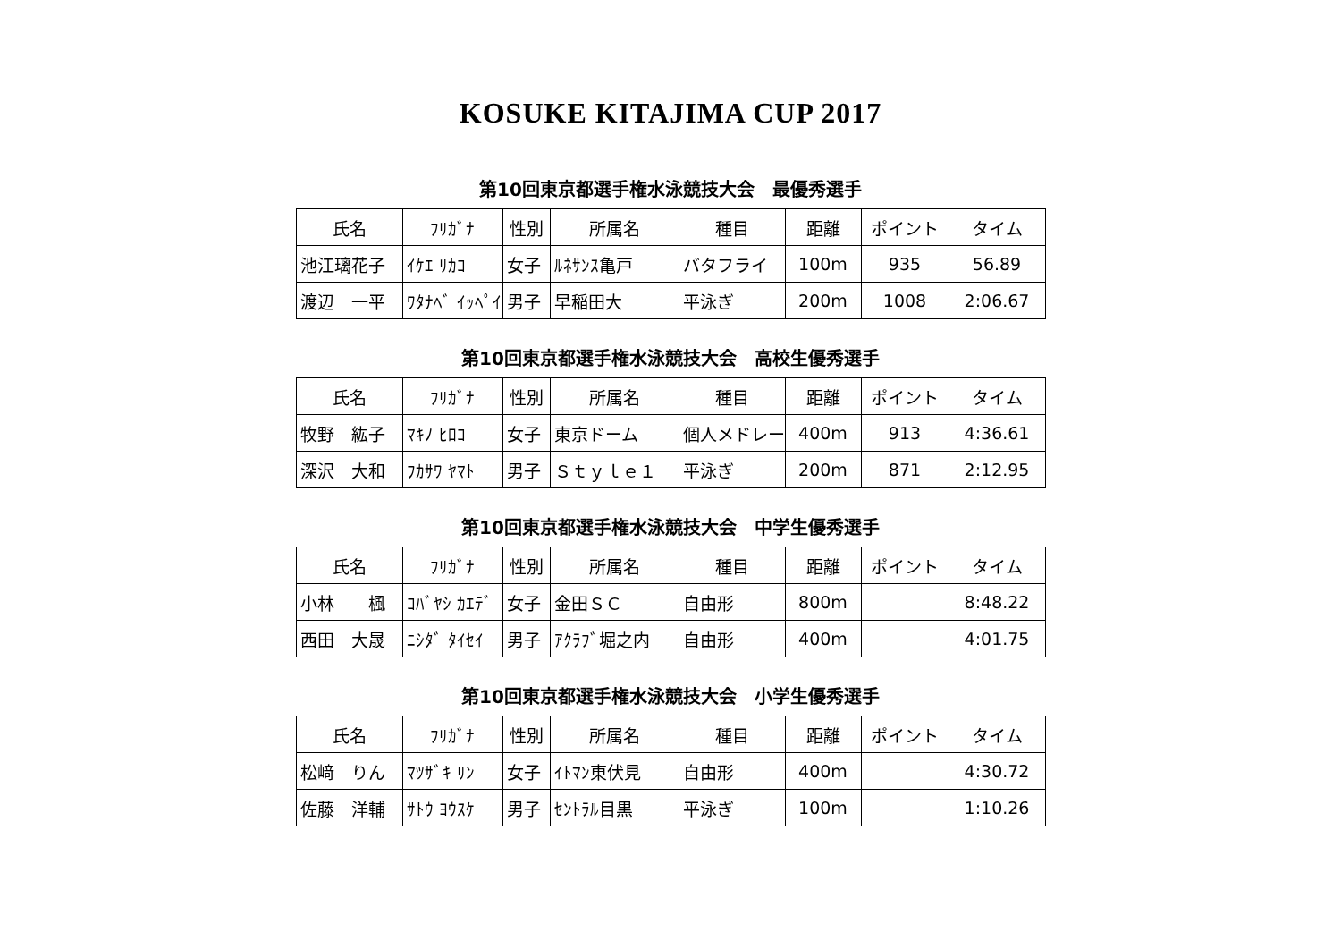KOSUKE KITAJIMA CUP 2017
第10回東京都選手権水泳競技大会　最優秀選手
| 氏名 | ﾌﾘｶﾞﾅ | 性別 | 所属名 | 種目 | 距離 | ポイント | タイム |
| --- | --- | --- | --- | --- | --- | --- | --- |
| 池江璃花子 | ｲｹｴ ﾘｶｺ | 女子 | ﾙﾈｻﾝｽ亀戸 | バタフライ | 100m | 935 | 56.89 |
| 渡辺 一平 | ﾜﾀﾅﾍﾞ ｲｯﾍﾟｲ | 男子 | 早稲田大 | 平泳ぎ | 200m | 1008 | 2:06.67 |
第10回東京都選手権水泳競技大会　高校生優秀選手
| 氏名 | ﾌﾘｶﾞﾅ | 性別 | 所属名 | 種目 | 距離 | ポイント | タイム |
| --- | --- | --- | --- | --- | --- | --- | --- |
| 牧野 紘子 | ﾏｷﾉ ﾋﾛｺ | 女子 | 東京ドーム | 個人メドレー | 400m | 913 | 4:36.61 |
| 深沢 大和 | ﾌｶｻﾜ ﾔﾏﾄ | 男子 | Ｓｔｙｌｅ１ | 平泳ぎ | 200m | 871 | 2:12.95 |
第10回東京都選手権水泳競技大会　中学生優秀選手
| 氏名 | ﾌﾘｶﾞﾅ | 性別 | 所属名 | 種目 | 距離 | ポイント | タイム |
| --- | --- | --- | --- | --- | --- | --- | --- |
| 小林 楓 | ｺﾊﾞﾔｼ ｶｴﾃﾞ | 女子 | 金田ＳＣ | 自由形 | 800m | | 8:48.22 |
| 西田 大晟 | ﾆｼﾀﾞ ﾀｲｾｲ | 男子 | ｱｸﾗﾌﾞ堀之内 | 自由形 | 400m | | 4:01.75 |
第10回東京都選手権水泳競技大会　小学生優秀選手
| 氏名 | ﾌﾘｶﾞﾅ | 性別 | 所属名 | 種目 | 距離 | ポイント | タイム |
| --- | --- | --- | --- | --- | --- | --- | --- |
| 松﨑 りん | ﾏﾂｻﾞｷ ﾘﾝ | 女子 | ｲﾄﾏﾝ東伏見 | 自由形 | 400m | | 4:30.72 |
| 佐藤 洋輔 | ｻﾄｳ ﾖｳｽｹ | 男子 | ｾﾝﾄﾗﾙ目黒 | 平泳ぎ | 100m | | 1:10.26 |